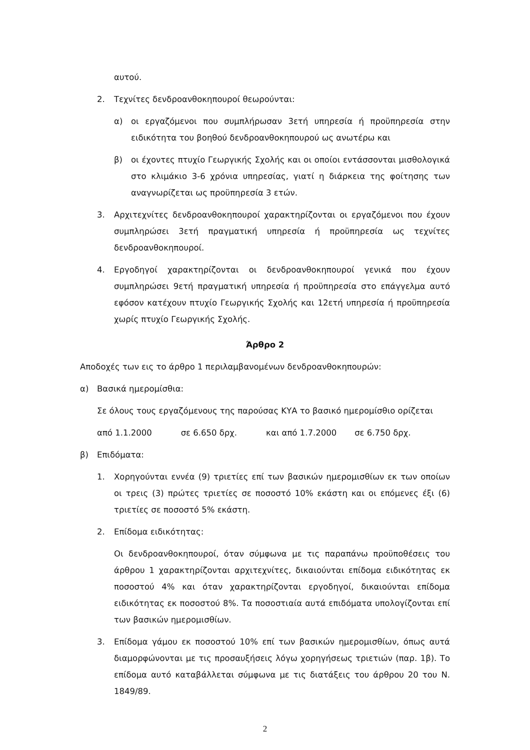αυτού.
2. Τεχνίτες δενδροανθοκηπουροί θεωρούνται:
α) οι εργαζόμενοι που συμπλήρωσαν 3ετή υπηρεσία ή προϋπηρεσία στην ειδικότητα του βοηθού δενδροανθοκηπουρού ως ανωτέρω και
β) οι έχοντες πτυχίο Γεωργικής Σχολής και οι οποίοι εντάσσονται μισθολογικά στο κλιμάκιο 3-6 χρόνια υπηρεσίας, γιατί η διάρκεια της φοίτησης των αναγνωρίζεται ως προϋπηρεσία 3 ετών.
3. Αρχιτεχνίτες δενδροανθοκηπουροί χαρακτηρίζονται οι εργαζόμενοι που έχουν συμπληρώσει 3ετή πραγματική υπηρεσία ή προϋπηρεσία ως τεχνίτες δενδροανθοκηπουροί.
4. Εργοδηγοί χαρακτηρίζονται οι δενδροανθοκηπουροί γενικά που έχουν συμπληρώσει 9ετή πραγματική υπηρεσία ή προϋπηρεσία στο επάγγελμα αυτό εφόσον κατέχουν πτυχίο Γεωργικής Σχολής και 12ετή υπηρεσία ή προϋπηρεσία χωρίς πτυχίο Γεωργικής Σχολής.
Άρθρο 2
Αποδοχές των εις το άρθρο 1 περιλαμβανομένων δενδροανθοκηπουρών:
α) Βασικά ημερομίσθια:
Σε όλους τους εργαζόμενους της παρούσας ΚΥΑ το βασικό ημερομίσθιο ορίζεται
από 1.1.2000 σε 6.650 δρχ. και από 1.7.2000 σε 6.750 δρχ.
β) Επιδόματα:
1. Χορηγούνται εννέα (9) τριετίες επί των βασικών ημερομισθίων εκ των οποίων οι τρεις (3) πρώτες τριετίες σε ποσοστό 10% εκάστη και οι επόμενες έξι (6) τριετίες σε ποσοστό 5% εκάστη.
2. Επίδομα ειδικότητας:
Οι δενδροανθοκηπουροί, όταν σύμφωνα με τις παραπάνω προϋποθέσεις του άρθρου 1 χαρακτηρίζονται αρχιτεχνίτες, δικαιούνται επίδομα ειδικότητας εκ ποσοστού 4% και όταν χαρακτηρίζονται εργοδηγοί, δικαιούνται επίδομα ειδικότητας εκ ποσοστού 8%. Τα ποσοστιαία αυτά επιδόματα υπολογίζονται επί των βασικών ημερομισθίων.
3. Επίδομα γάμου εκ ποσοστού 10% επί των βασικών ημερομισθίων, όπως αυτά διαμορφώνονται με τις προσαυξήσεις λόγω χορηγήσεως τριετιών (παρ. 1β). Το επίδομα αυτό καταβάλλεται σύμφωνα με τις διατάξεις του άρθρου 20 του Ν. 1849/89.
2